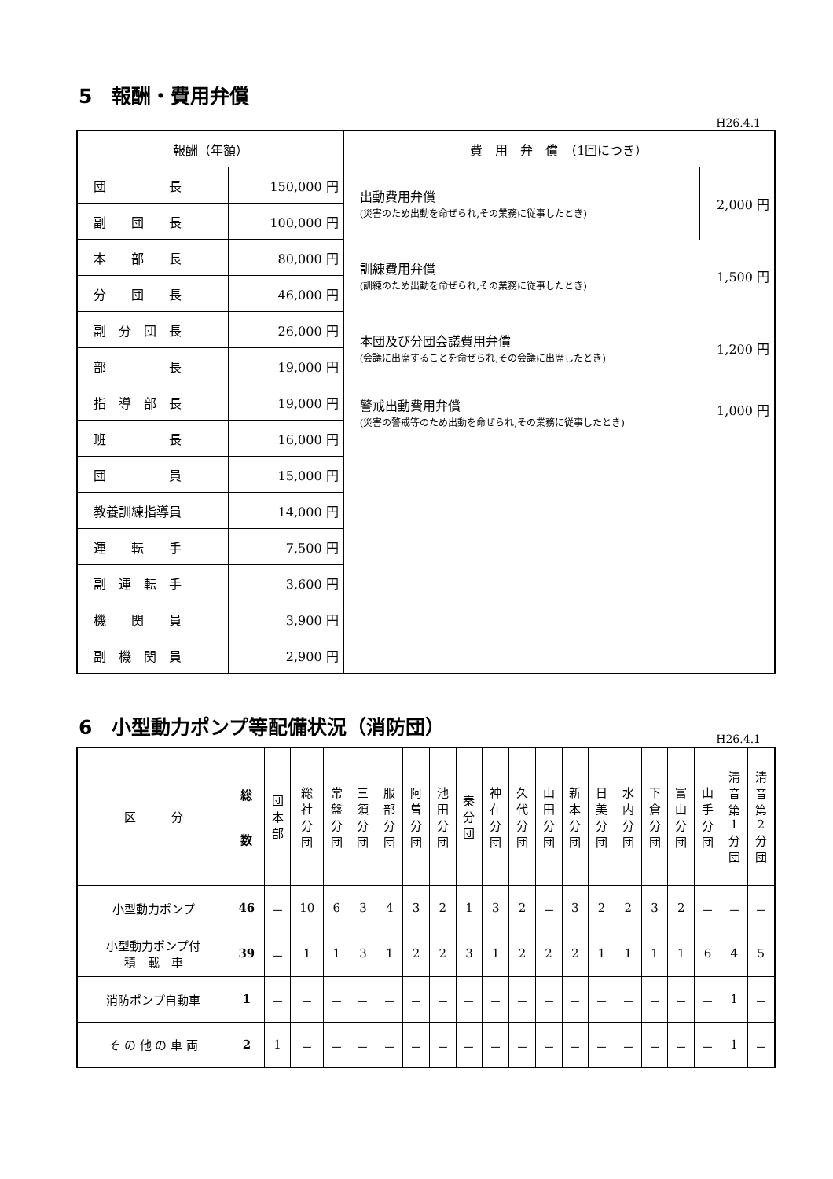5　報酬・費用弁償
H26.4.1
| 報酬（年額） | | 費 用 弁 償 （1回につき） | |
| --- | --- | --- | --- |
| 団 長 | 150,000 円 | 出動費用弁償 (災害のため出動を命ぜられ,その業務に従事したとき) | 2,000 円 |
| 副 団 長 | 100,000 円 | | |
| 本 部 長 | 80,000 円 | 訓練費用弁償 (訓練のため出動を命ぜられ,その業務に従事したとき) | 1,500 円 |
| 分 団 長 | 46,000 円 | | |
| 副 分 団 長 | 26,000 円 | 本団及び分団会議費用弁償 (会議に出席することを命ぜられ,その会議に出席したとき) | 1,200 円 |
| 部 長 | 19,000 円 | | |
| 指 導 部 長 | 19,000 円 | 警戒出動費用弁償 (災害の警戒等のため出動を命ぜられ,その業務に従事したとき) | 1,000 円 |
| 班 長 | 16,000 円 | | |
| 団 員 | 15,000 円 | | |
| 教養訓練指導員 | 14,000 円 | | |
| 運 転 手 | 7,500 円 | | |
| 副 運 転 手 | 3,600 円 | | |
| 機 関 員 | 3,900 円 | | |
| 副 機 関 員 | 2,900 円 | | |
6　小型動力ポンプ等配備状況（消防団）
H26.4.1
| 区 分 | 総 数 | 団 本 部 | 総 社 分 団 | 常 盤 分 団 | 三 須 分 団 | 服 部 分 団 | 阿 曽 分 団 | 池 田 分 団 | 秦 分 団 | 神 在 分 団 | 久 代 分 団 | 山 田 分 団 | 新 本 分 団 | 日 美 分 団 | 水 内 分 団 | 下 倉 分 団 | 富 山 分 団 | 山 手 分 団 | 清 音 第 1 分 団 | 清 音 第 2 分 団 |
| --- | --- | --- | --- | --- | --- | --- | --- | --- | --- | --- | --- | --- | --- | --- | --- | --- | --- | --- | --- | --- |
| 小型動力ポンプ | 46 | － | 10 | 6 | 3 | 4 | 3 | 2 | 1 | 3 | 2 | － | 3 | 2 | 2 | 3 | 2 | － | － | － |
| 小型動力ポンプ付 積 載 車 | 39 | － | 1 | 1 | 3 | 1 | 2 | 2 | 3 | 1 | 2 | 2 | 2 | 1 | 1 | 1 | 1 | 6 | 4 | 5 |
| 消防ポンプ自動車 | 1 | － | － | － | － | － | － | － | － | － | － | － | － | － | － | － | － | － | 1 | － |
| そ の 他 の 車 両 | 2 | 1 | － | － | － | － | － | － | － | － | － | － | － | － | － | － | － | － | 1 | － |